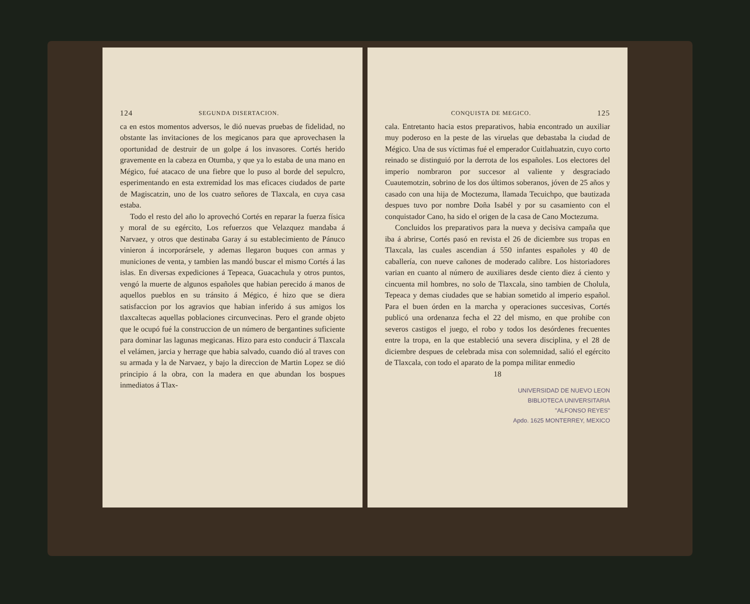124 SEGUNDA DISERTACION.
ca en estos momentos adversos, le dió nuevas pruebas de fidelidad, no obstante las invitaciones de los megicanos para que aprovechasen la oportunidad de destruir de un golpe á los invasores. Cortés herido gravemente en la cabeza en Otumba, y que ya lo estaba de una mano en Mégico, fué atacaco de una fiebre que lo puso al borde del sepulcro, esperimentando en esta extremidad los mas eficaces ciudados de parte de Magiscatzin, uno de los cuatro señores de Tlaxcala, en cuya casa estaba.
Todo el resto del año lo aprovechó Cortés en reparar la fuerza física y moral de su egército, Los refuerzos que Velazquez mandaba á Narvaez, y otros que destinaba Garay á su establecimiento de Pánuco vinieron á incorporársele, y ademas llegaron buques con armas y municiones de venta, y tambien las mandó buscar el mismo Cortés á las islas. En diversas expediciones á Tepeaca, Guacachula y otros puntos, vengó la muerte de algunos españoles que habian perecido á manos de aquellos pueblos en su tránsito á Mégico, é hizo que se diera satisfaccion por los agravios que habian inferido á sus amigos los tlaxcaltecas aquellas poblaciones circunvecinas. Pero el grande objeto que le ocupó fué la construccion de un número de bergantines suficiente para dominar las lagunas megicanas. Hizo para esto conducir á Tlaxcala el velámen, jarcia y herrage que habia salvado, cuando dió al traves con su armada y la de Narvaez, y bajo la direccion de Martin Lopez se dió principio á la obra, con la madera en que abundan los bospues inmediatos á Tlax-
CONQUISTA DE MEGICO. 125
cala. Entretanto hacia estos preparativos, habia encontrado un auxiliar muy poderoso en la peste de las viruelas que debastaba la ciudad de Mégico. Una de sus víctimas fué el emperador Cuitlahuatzin, cuyo corto reinado se distinguió por la derrota de los españoles. Los electores del imperio nombraron por succesor al valiente y desgraciado Cuautemotzin, sobrino de los dos últimos soberanos, jóven de 25 años y casado con una hija de Moctezuma, llamada Tecuichpo, que bautizada despues tuvo por nombre Doña Isabél y por su casamiento con el conquistador Cano, ha sido el origen de la casa de Cano Moctezuma.
Concluidos los preparativos para la nueva y decisiva campaña que iba á abrirse, Cortés pasó en revista el 26 de diciembre sus tropas en Tlaxcala, las cuales ascendian á 550 infantes españoles y 40 de caballería, con nueve cañones de moderado calibre. Los historiadores varian en cuanto al número de auxiliares desde ciento diez á ciento y cincuenta mil hombres, no solo de Tlaxcala, sino tambien de Cholula, Tepeaca y demas ciudades que se habian sometido al imperio español. Para el buen órden en la marcha y operaciones succesivas, Cortés publicó una ordenanza fecha el 22 del mismo, en que prohibe con severos castigos el juego, el robo y todos los desórdenes frecuentes entre la tropa, en la que estableció una severa disciplina, y el 28 de diciembre despues de celebrada misa con solemnidad, salió el egército de Tlaxcala, con todo el aparato de la pompa militar enmedio
18
UNIVERSIDAD DE NUEVO LEON
BIBLIOTECA UNIVERSITARIA
"ALFONSO REYES"
Apdo. 1625 MONTERREY, MEXICO